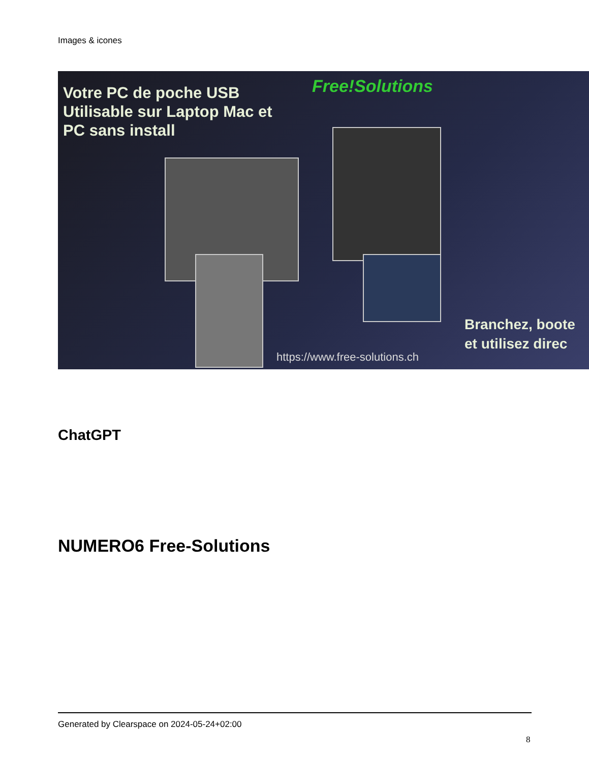Images & icones
Votre PC de poche USB
Utilisable sur Laptop Mac et
PC sans install
Free!Solutions
https://www.free-solutions.ch
Branchez, boote
et utilisez direc
ChatGPT
NUMERO6 Free-Solutions
Generated by Clearspace on 2024-05-24+02:00
8